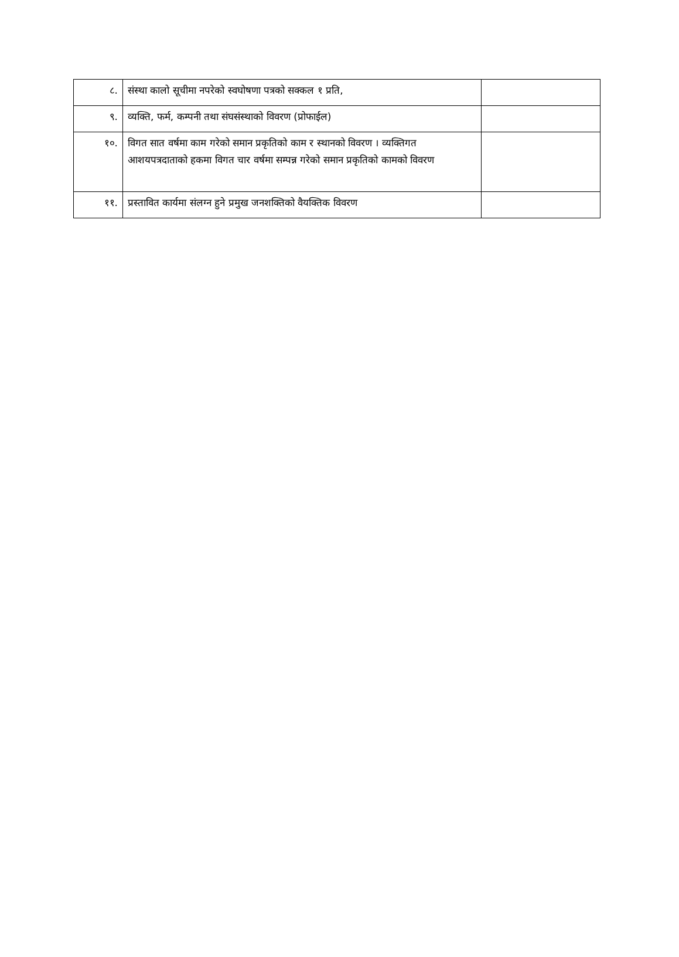| ८. | संस्था कालो सूचीमा नपरेको स्वघोषणा पत्रको सक्कल १ प्रति, | |
| ९. | व्यक्ति, फर्म, कम्पनी तथा संघसंस्थाको विवरण (प्रोफाईल) | |
| १०. | विगत सात वर्षमा काम गरेको समान प्रकृतिको काम र स्थानको विवरण । व्यक्तिगत आशयपत्रदाताको हकमा विगत चार वर्षमा सम्पन्न गरेको समान प्रकृतिको कामको विवरण | |
| ११. | प्रस्तावित कार्यमा संलग्न हुने प्रमुख जनशक्तिको वैयक्तिक विवरण | |